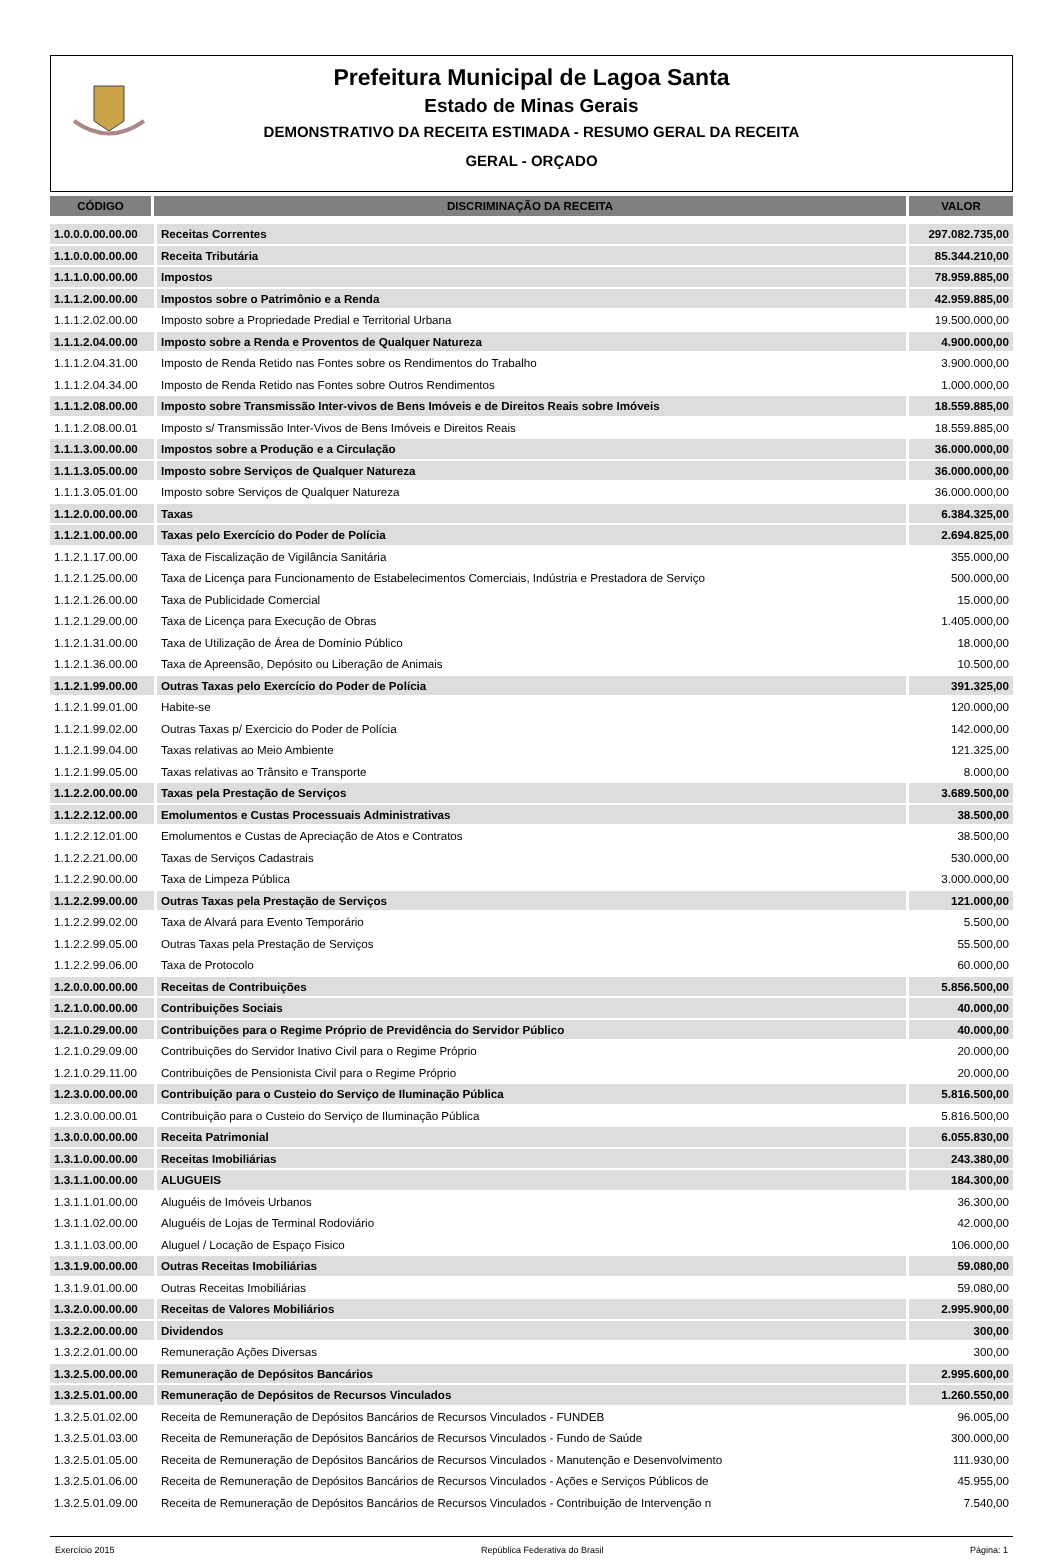Prefeitura Municipal de Lagoa Santa
Estado de Minas Gerais
DEMONSTRATIVO DA RECEITA ESTIMADA - RESUMO GERAL DA RECEITA
GERAL - ORÇADO
| CÓDIGO | DISCRIMINAÇÃO DA RECEITA | VALOR |
| --- | --- | --- |
| 1.0.0.0.00.00.00 | Receitas Correntes | 297.082.735,00 |
| 1.1.0.0.00.00.00 | Receita Tributária | 85.344.210,00 |
| 1.1.1.0.00.00.00 | Impostos | 78.959.885,00 |
| 1.1.1.2.00.00.00 | Impostos sobre o Patrimônio e a Renda | 42.959.885,00 |
| 1.1.1.2.02.00.00 | Imposto sobre a Propriedade Predial e Territorial Urbana | 19.500.000,00 |
| 1.1.1.2.04.00.00 | Imposto sobre a Renda e Proventos de Qualquer Natureza | 4.900.000,00 |
| 1.1.1.2.04.31.00 | Imposto de Renda Retido nas Fontes sobre os Rendimentos do Trabalho | 3.900.000,00 |
| 1.1.1.2.04.34.00 | Imposto de Renda Retido nas Fontes sobre Outros Rendimentos | 1.000.000,00 |
| 1.1.1.2.08.00.00 | Imposto sobre Transmissão Inter-vivos de Bens Imóveis e de Direitos Reais sobre Imóveis | 18.559.885,00 |
| 1.1.1.2.08.00.01 | Imposto s/ Transmissão Inter-Vivos de Bens Imóveis e Direitos Reais | 18.559.885,00 |
| 1.1.1.3.00.00.00 | Impostos sobre a Produção e a Circulação | 36.000.000,00 |
| 1.1.1.3.05.00.00 | Imposto sobre Serviços de Qualquer Natureza | 36.000.000,00 |
| 1.1.1.3.05.01.00 | Imposto sobre Serviços de Qualquer Natureza | 36.000.000,00 |
| 1.1.2.0.00.00.00 | Taxas | 6.384.325,00 |
| 1.1.2.1.00.00.00 | Taxas pelo Exercício do Poder de Polícia | 2.694.825,00 |
| 1.1.2.1.17.00.00 | Taxa de Fiscalização de Vigilância Sanitária | 355.000,00 |
| 1.1.2.1.25.00.00 | Taxa de Licença para Funcionamento de Estabelecimentos Comerciais, Indústria e Prestadora de Serviço | 500.000,00 |
| 1.1.2.1.26.00.00 | Taxa de Publicidade Comercial | 15.000,00 |
| 1.1.2.1.29.00.00 | Taxa de Licença para Execução de Obras | 1.405.000,00 |
| 1.1.2.1.31.00.00 | Taxa de Utilização de Área de Domínio Público | 18.000,00 |
| 1.1.2.1.36.00.00 | Taxa de Apreensão, Depósito ou Liberação de Animais | 10.500,00 |
| 1.1.2.1.99.00.00 | Outras Taxas pelo Exercício do Poder de Polícia | 391.325,00 |
| 1.1.2.1.99.01.00 | Habite-se | 120.000,00 |
| 1.1.2.1.99.02.00 | Outras Taxas p/ Exercicio do Poder de Polícia | 142.000,00 |
| 1.1.2.1.99.04.00 | Taxas relativas ao Meio Ambiente | 121.325,00 |
| 1.1.2.1.99.05.00 | Taxas relativas ao Trânsito e Transporte | 8.000,00 |
| 1.1.2.2.00.00.00 | Taxas pela Prestação de Serviços | 3.689.500,00 |
| 1.1.2.2.12.00.00 | Emolumentos e Custas Processuais Administrativas | 38.500,00 |
| 1.1.2.2.12.01.00 | Emolumentos e Custas de Apreciação de Atos e Contratos | 38.500,00 |
| 1.1.2.2.21.00.00 | Taxas de Serviços Cadastrais | 530.000,00 |
| 1.1.2.2.90.00.00 | Taxa de Limpeza Pública | 3.000.000,00 |
| 1.1.2.2.99.00.00 | Outras Taxas pela Prestação de Serviços | 121.000,00 |
| 1.1.2.2.99.02.00 | Taxa de Alvará para Evento Temporário | 5.500,00 |
| 1.1.2.2.99.05.00 | Outras Taxas pela Prestação de Serviços | 55.500,00 |
| 1.1.2.2.99.06.00 | Taxa de Protocolo | 60.000,00 |
| 1.2.0.0.00.00.00 | Receitas de Contribuições | 5.856.500,00 |
| 1.2.1.0.00.00.00 | Contribuições Sociais | 40.000,00 |
| 1.2.1.0.29.00.00 | Contribuições para o Regime Próprio de Previdência do Servidor Público | 40.000,00 |
| 1.2.1.0.29.09.00 | Contribuições do Servidor Inativo Civil para o Regime Próprio | 20.000,00 |
| 1.2.1.0.29.11.00 | Contribuições de Pensionista Civil para o Regime Próprio | 20.000,00 |
| 1.2.3.0.00.00.00 | Contribuição para o Custeio do Serviço de Iluminação Pública | 5.816.500,00 |
| 1.2.3.0.00.00.01 | Contribuição para o Custeio do Serviço de Iluminação Pública | 5.816.500,00 |
| 1.3.0.0.00.00.00 | Receita Patrimonial | 6.055.830,00 |
| 1.3.1.0.00.00.00 | Receitas Imobiliárias | 243.380,00 |
| 1.3.1.1.00.00.00 | ALUGUEIS | 184.300,00 |
| 1.3.1.1.01.00.00 | Aluguéis de Imóveis Urbanos | 36.300,00 |
| 1.3.1.1.02.00.00 | Aluguéis de Lojas de Terminal Rodoviário | 42.000,00 |
| 1.3.1.1.03.00.00 | Aluguel / Locação de Espaço Fisico | 106.000,00 |
| 1.3.1.9.00.00.00 | Outras Receitas Imobiliárias | 59.080,00 |
| 1.3.1.9.01.00.00 | Outras Receitas Imobiliárias | 59.080,00 |
| 1.3.2.0.00.00.00 | Receitas de Valores Mobiliários | 2.995.900,00 |
| 1.3.2.2.00.00.00 | Dividendos | 300,00 |
| 1.3.2.2.01.00.00 | Remuneração Ações Diversas | 300,00 |
| 1.3.2.5.00.00.00 | Remuneração de Depósitos Bancários | 2.995.600,00 |
| 1.3.2.5.01.00.00 | Remuneração de Depósitos de Recursos Vinculados | 1.260.550,00 |
| 1.3.2.5.01.02.00 | Receita de Remuneração de Depósitos Bancários de Recursos Vinculados - FUNDEB | 96.005,00 |
| 1.3.2.5.01.03.00 | Receita de Remuneração de Depósitos Bancários de Recursos Vinculados - Fundo de Saúde | 300.000,00 |
| 1.3.2.5.01.05.00 | Receita de Remuneração de Depósitos Bancários de Recursos Vinculados - Manutenção e Desenvolvimento | 111.930,00 |
| 1.3.2.5.01.06.00 | Receita de Remuneração de Depósitos Bancários de Recursos Vinculados - Ações e Serviços Públicos de | 45.955,00 |
| 1.3.2.5.01.09.00 | Receita de Remuneração de Depósitos Bancários de Recursos Vinculados - Contribuição de Intervenção n | 7.540,00 |
Exercício 2015 República Federativa do Brasil Página: 1